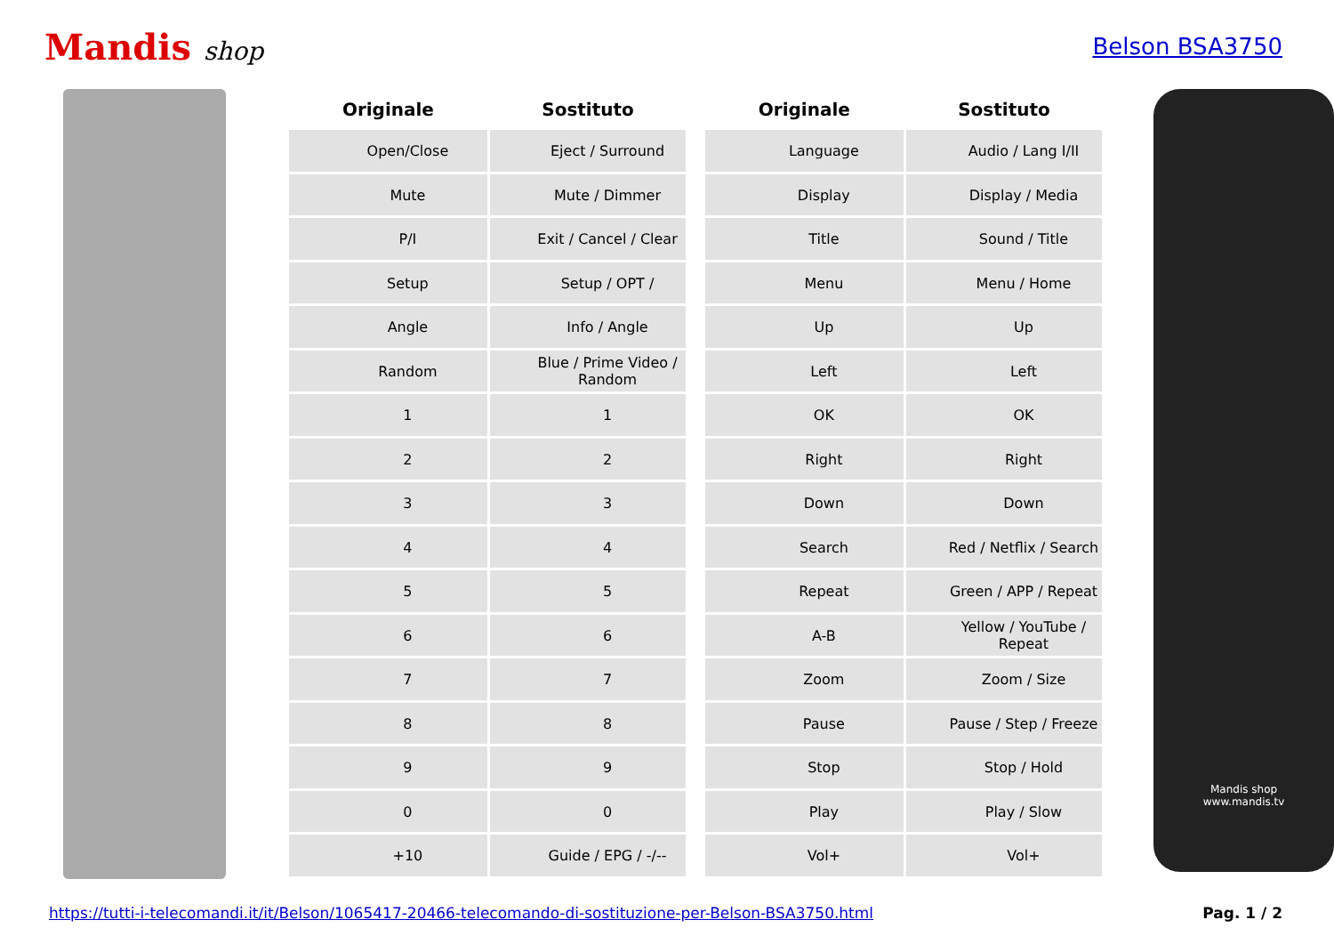Mandis shop Belson BSA3750
| Originale | Sostituto |
| --- | --- |
| Open/Close | Eject / Surround |
| Mute | Mute / Dimmer |
| P/I | Exit / Cancel / Clear |
| Setup | Setup / OPT / |
| Angle | Info / Angle |
| Random | Blue / Prime Video / Random |
| 1 | 1 |
| 2 | 2 |
| 3 | 3 |
| 4 | 4 |
| 5 | 5 |
| 6 | 6 |
| 7 | 7 |
| 8 | 8 |
| 9 | 9 |
| 0 | 0 |
| +10 | Guide / EPG / -/-- |
| Originale | Sostituto |
| --- | --- |
| Language | Audio / Lang I/II |
| Display | Display / Media |
| Title | Sound / Title |
| Menu | Menu / Home |
| Up | Up |
| Left | Left |
| OK | OK |
| Right | Right |
| Down | Down |
| Search | Red / Netflix / Search |
| Repeat | Green / APP / Repeat |
| A-B | Yellow / YouTube / Repeat |
| Zoom | Zoom / Size |
| Pause | Pause / Step / Freeze |
| Stop | Stop / Hold |
| Play | Play / Slow |
| Vol+ | Vol+ |
Mandis shop
www.mandis.tv
https://tutti-i-telecomandi.it/it/Belson/1065417-20466-telecomando-di-sostituzione-per-Belson-BSA3750.html Pag. 1 / 2